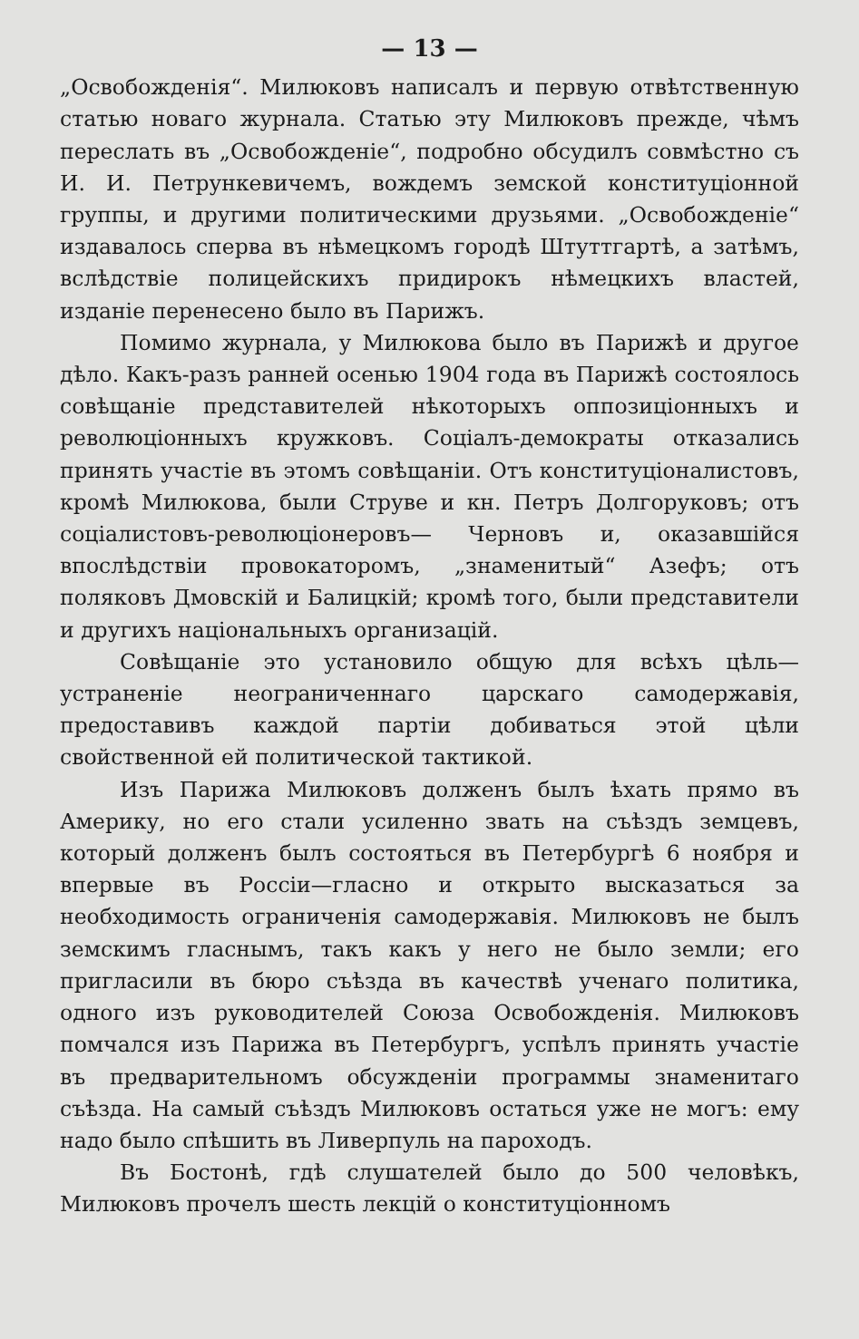— 13 —
„Освобожденія“. Милюковъ написалъ и первую отвѣтственную статью новаго журнала. Статью эту Милюковъ прежде, чѣмъ переслать въ „Освобожденіе“, подробно обсудилъ совмѣстно съ И. И. Петрункевичемъ, вождемъ земской конституціонной группы, и другими политическими друзьями. „Освобожденіе“ издавалось сперва въ нѣмецкомъ городѣ Штуттгартѣ, а затѣмъ, вслѣдствіе полицейскихъ придирокъ нѣмецкихъ властей, изданіе перенесено было въ Парижъ.
Помимо журнала, у Милюкова было въ Парижѣ и другое дѣло. Какъ-разъ ранней осенью 1904 года въ Парижѣ состоялось совѣщаніе представителей нѣкоторыхъ оппозиціонныхъ и революціонныхъ кружковъ. Соціалъ-демократы отказались принять участіе въ этомъ совѣщаніи. Отъ конституціоналистовъ, кромѣ Милюкова, были Струве и кн. Петръ Долгоруковъ; отъ соціалистовъ-революціонеровъ— Черновъ и, оказавшійся впослѣдствіи провокаторомъ, „знаменитый“ Азефъ; отъ поляковъ Дмовскій и Балицкій; кромѣ того, были представители и другихъ національныхъ организацій.
Совѣщаніе это установило общую для всѣхъ цѣль— устраненіе неограниченнаго царскаго самодержавія, предоставивъ каждой партіи добиваться этой цѣли свойственной ей политической тактикой.
Изъ Парижа Милюковъ долженъ былъ ѣхать прямо въ Америку, но его стали усиленно звать на съѣздъ земцевъ, который долженъ былъ состояться въ Петербургѣ 6 ноября и впервые въ Россіи—гласно и открыто высказаться за необходимость ограниченія самодержавія. Милюковъ не былъ земскимъ гласнымъ, такъ какъ у него не было земли; его пригласили въ бюро съѣзда въ качествѣ ученаго политика, одного изъ руководителей Союза Освобожденія. Милюковъ помчался изъ Парижа въ Петербургъ, успѣлъ принять участіе въ предварительномъ обсужденіи программы знаменитаго съѣзда. На самый съѣздъ Милюковъ остаться уже не могъ: ему надо было спѣшить въ Ливерпуль на пароходъ.
Въ Бостонѣ, гдѣ слушателей было до 500 человѣкъ, Милюковъ прочелъ шесть лекцій о конституціонномъ